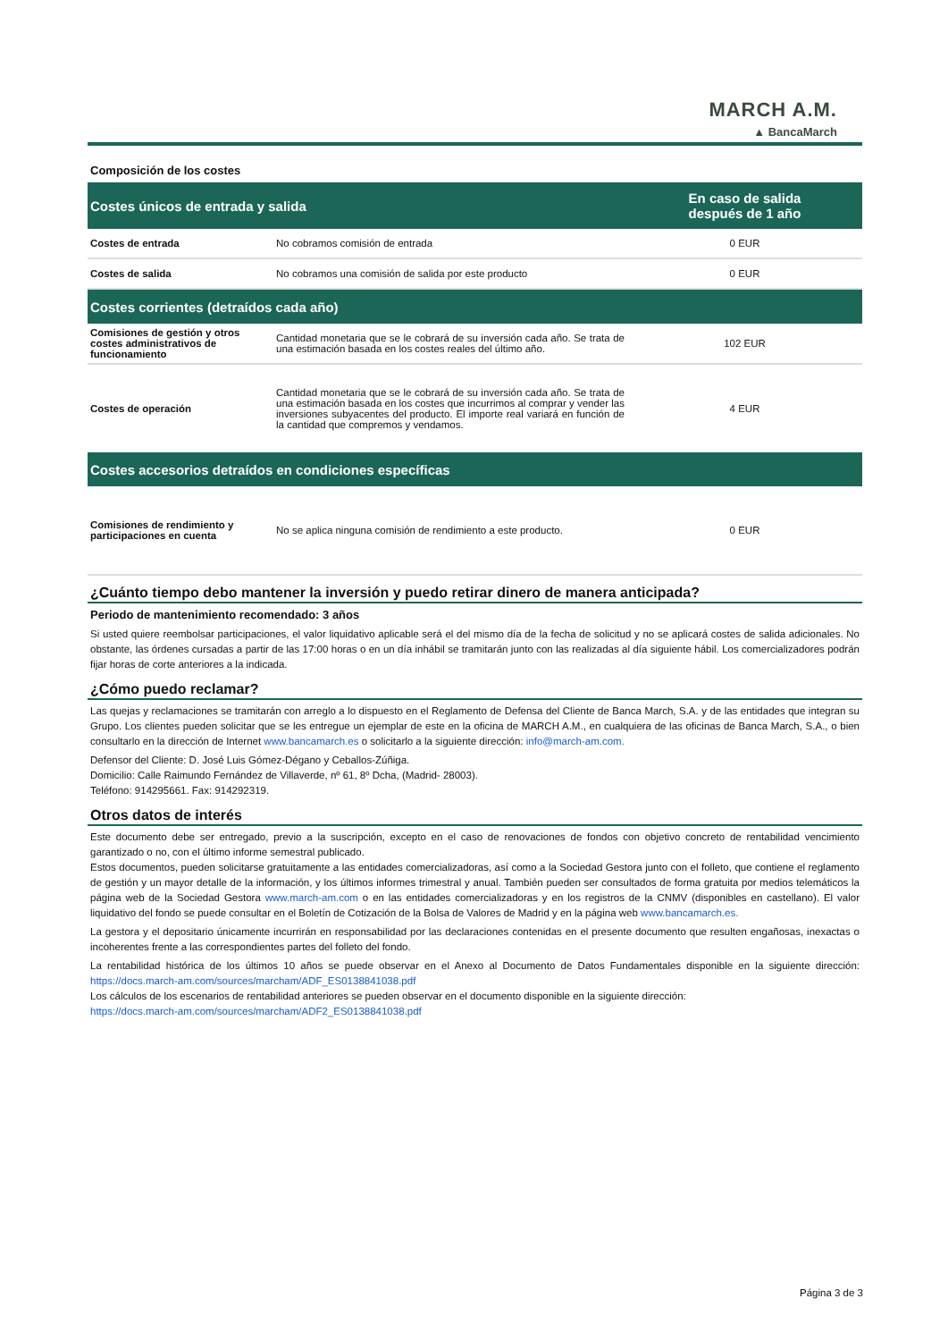MARCH A.M.
▲ BancaMarch
Composición de los costes
| Costes únicos de entrada y salida | | En caso de salida después de 1 año |
| --- | --- | --- |
| Costes de entrada | No cobramos comisión de entrada | 0 EUR |
| Costes de salida | No cobramos una comisión de salida por este producto | 0 EUR |
| Costes corrientes (detraídos cada año) | | |
| Comisiones de gestión y otros costes administrativos de funcionamiento | Cantidad monetaria que se le cobrará de su inversión cada año. Se trata de una estimación basada en los costes reales del último año. | 102 EUR |
| Costes de operación | Cantidad monetaria que se le cobrará de su inversión cada año. Se trata de una estimación basada en los costes que incurrimos al comprar y vender las inversiones subyacentes del producto. El importe real variará en función de la cantidad que compremos y vendamos. | 4 EUR |
| Costes accesorios detraídos en condiciones específicas | | |
| Comisiones de rendimiento y participaciones en cuenta | No se aplica ninguna comisión de rendimiento a este producto. | 0 EUR |
¿Cuánto tiempo debo mantener la inversión y puedo retirar dinero de manera anticipada?
Periodo de mantenimiento recomendado: 3 años
Si usted quiere reembolsar participaciones, el valor liquidativo aplicable será el del mismo día de la fecha de solicitud y no se aplicará costes de salida adicionales. No obstante, las órdenes cursadas a partir de las 17:00 horas o en un día inhábil se tramitarán junto con las realizadas al día siguiente hábil. Los comercializadores podrán fijar horas de corte anteriores a la indicada.
¿Cómo puedo reclamar?
Las quejas y reclamaciones se tramitarán con arreglo a lo dispuesto en el Reglamento de Defensa del Cliente de Banca March, S.A. y de las entidades que integran su Grupo. Los clientes pueden solicitar que se les entregue un ejemplar de este en la oficina de MARCH A.M., en cualquiera de las oficinas de Banca March, S.A., o bien consultarlo en la dirección de Internet www.bancamarch.es o solicitarlo a la siguiente dirección: info@march-am.com.
Defensor del Cliente: D. José Luis Gómez-Dégano y Ceballos-Zúñiga.
Domicilio: Calle Raimundo Fernández de Villaverde, nº 61, 8º Dcha, (Madrid- 28003).
Teléfono: 914295661. Fax: 914292319.
Otros datos de interés
Este documento debe ser entregado, previo a la suscripción, excepto en el caso de renovaciones de fondos con objetivo concreto de rentabilidad vencimiento garantizado o no, con el último informe semestral publicado.
Estos documentos, pueden solicitarse gratuitamente a las entidades comercializadoras, así como a la Sociedad Gestora junto con el folleto, que contiene el reglamento de gestión y un mayor detalle de la información, y los últimos informes trimestral y anual. También pueden ser consultados de forma gratuita por medios telemáticos la página web de la Sociedad Gestora www.march-am.com o en las entidades comercializadoras y en los registros de la CNMV (disponibles en castellano). El valor liquidativo del fondo se puede consultar en el Boletín de Cotización de la Bolsa de Valores de Madrid y en la página web www.bancamarch.es.
La gestora y el depositario únicamente incurrirán en responsabilidad por las declaraciones contenidas en el presente documento que resulten engañosas, inexactas o incoherentes frente a las correspondientes partes del folleto del fondo.
La rentabilidad histórica de los últimos 10 años se puede observar en el Anexo al Documento de Datos Fundamentales disponible en la siguiente dirección: https://docs.march-am.com/sources/marcham/ADF_ES0138841038.pdf
Los cálculos de los escenarios de rentabilidad anteriores se pueden observar en el documento disponible en la siguiente dirección:
https://docs.march-am.com/sources/marcham/ADF2_ES0138841038.pdf
Página 3 de 3